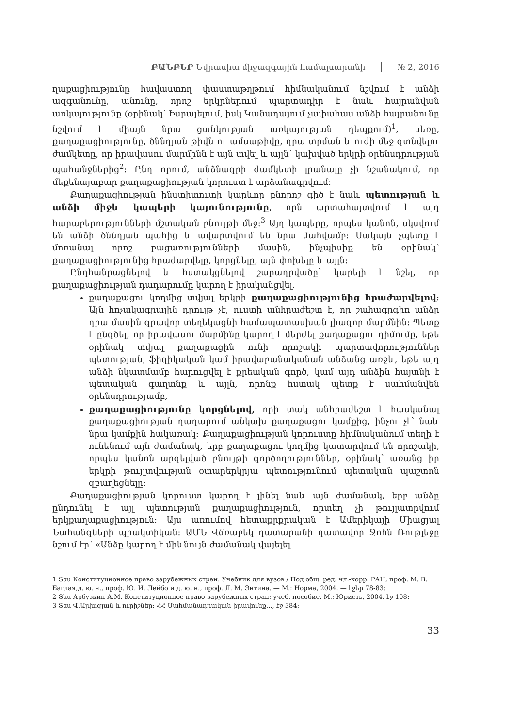ԲԱՆԲԵՐ Եվրասիա միջազգային համալսարանի № 2, 2016
ղաքացիությունը հավաստող փաստաթղթում հիմնականում նշվում է անձի ազգանունը, անունը, որոշ երկրներում պարտադիր է նաև հայրանվան առկայությունը (օրինակ՝ Իսրայելում, իսկ Կանադայում չափահաս անձի հայրանունը նշվում է միայն նրա ցանկության առկայության դեպքում)<sup>1</sup>, սեռը, քաղաքացիությունը, ծննդյան թիվն ու ամսաթիվը, դրա տրման և ուժի մեջ գտնվելու ժամկետը, որ իրավասու մարմինն է այն տվել և այլն՝ կախված երկրի օրենսդրության պահանջներից<sup>2</sup>։ Ընդ որում, անձնագրի ժամկետի լրանալը չի նշանակում, որ մեքենայաբար քաղաքացիության կորուստ է արձանագրվում։
Քաղաքացիության ինստիտուտի կարևոր բնորոշ գիծ է նաև պետության և անձի միջև կապերի կայունությունը, որն արտահայտվում է այդ հարաբերությունների մշտական բնույթի մեջ։<sup>3</sup> Այդ կապերը, որպես կանոն, սկսվում են անձի ծննդյան պահից և ավարտվում են նրա մահվամբ։ Սակայն չպետք է մոռանալ որոշ բացառությունների մասին, ինչպիսիք են օրինակ՝ քաղաքացիությունից հրաժարվելը, կորցնելը, այն փոխելը և այլն։
Ընդհանրացնելով և հստակցնելով շարադրվածը՝ կարելի է նշել, որ քաղաքացիության դադարումը կարող է իրականցվել.
քաղաքացու կողմից տվյալ երկրի քաղաքացիությունից հրաժարվելով։ Այն հռչակագրային դրույթ չէ, ուստի անհրաժեշտ է, որ շահագրգիռ անձը դրա մասին գրավոր տեղեկացնի համապատասխան լիազոր մարմնին։ Պետք է ընգծել, որ իրավասու մարմինը կարող է մերժել քաղաքացու դիմումը, եթե օրինակ տվյալ քաղաքացին ունի որոշակի պարտավորություններ պետության, ֆիզիկական կամ իրավաբանականան անձանց առջև, եթե այդ անձի նկատմամբ հարուցվել է քրեական գործ, կամ այդ անձին հայտնի է պետական գաղտնք և այլն, որոնք հստակ պետք է սահմանվեն օրենսդրությամբ,
քաղաքացիությունը կորցնելով, որի տակ անհրաժեշտ է հասկանալ քաղաքացիության դադարում անկախ քաղաքացու կամքից, ինչու չէ՝ նաև նրա կամքին հակառակ։ Քաղաքացիության կորուստը հիմնականում տեղի է ունենում այն ժամանակ, երբ քաղաքացու կողմից կատարվում են որոշակի, որպես կանոն արգելված բնույթի գործողություններ, օրինակ՝ առանց իր երկրի թույլտվության օտարերկրյա պետությունում պետական պաշտոն զբաղեցնելը։
Քաղաքացիության կորուստ կարող է լինել նաև այն ժամանակ, երբ անձը ընդունել է այլ պետության քաղաքացիություն, որտեղ չի թույլատրվում երկքաղաքացիություն։ Այս առումով հետաքրքրական է Ամերիկայի Միացյալ Նահանգների պրակտիկան։ ԱՄՆ Վճռաբեկ դատարանի դատավոր Ջոհն Ռութլեջը նշում էր՝ «Անձը կարող է միևնույն ժամանակ վայելել
1 Տես Конституционное право зарубежных стран: Учебник для вузов / Под общ. ред. чл.-корр. РАН, проф. М. В. Баглая,д. ю. н., проф. Ю. И. Лейбо и д. ю. н., проф. Л. М. Энтина. — М.: Норма, 2004. — էջեր 78-83:
2 Տես Арбузкин А.М. Конституционное право зарубежных стран: учеб. пособие. М.: Юристь, 2004. էջ 108:
3 Տես Վ.Այվազյան և ուրիշներ։ ՀՀ Սահմանադրական իրավունք..., էջ 384:
33